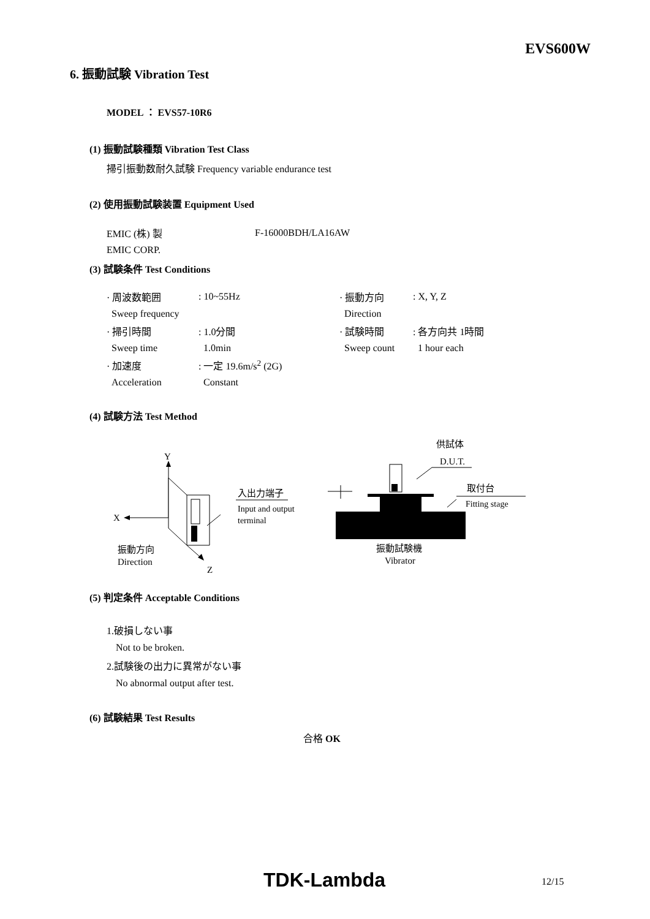EVS600W
6. 振動試験 Vibration Test
MODEL ： EVS57-10R6
(1) 振動試験種類 Vibration Test Class
掃引振動数耐久試験 Frequency variable endurance test
(2) 使用振動試験装置 Equipment Used
| EMIC (株) 製 | F-16000BDH/LA16AW |
| EMIC CORP. | |
(3) 試験条件 Test Conditions
| · 周波数範囲 | : 10~55Hz | · 振動方向 | : X, Y, Z |
| Sweep frequency | | Direction | |
| · 掃引時間 | : 1.0分間 | · 試験時間 | : 各方向共 1時間 |
| Sweep time | 1.0min | Sweep count | 1 hour each |
| · 加速度 | : 一定 19.6m/s<sup>2</sup> (2G) | | |
| Acceleration | Constant | | |
(4) 試験方法 Test Method
Y
X
Z
振動方向
Direction
入出力端子
Input and output
terminal
供試体
D.U.T.
取付台
Fitting stage
振動試験機
Vibrator
(5) 判定条件 Acceptable Conditions
1.破損しない事
Not to be broken.
2.試験後の出力に異常がない事
No abnormal output after test.
(6) 試験結果 Test Results
合格 OK
TDK-Lambda 12/15